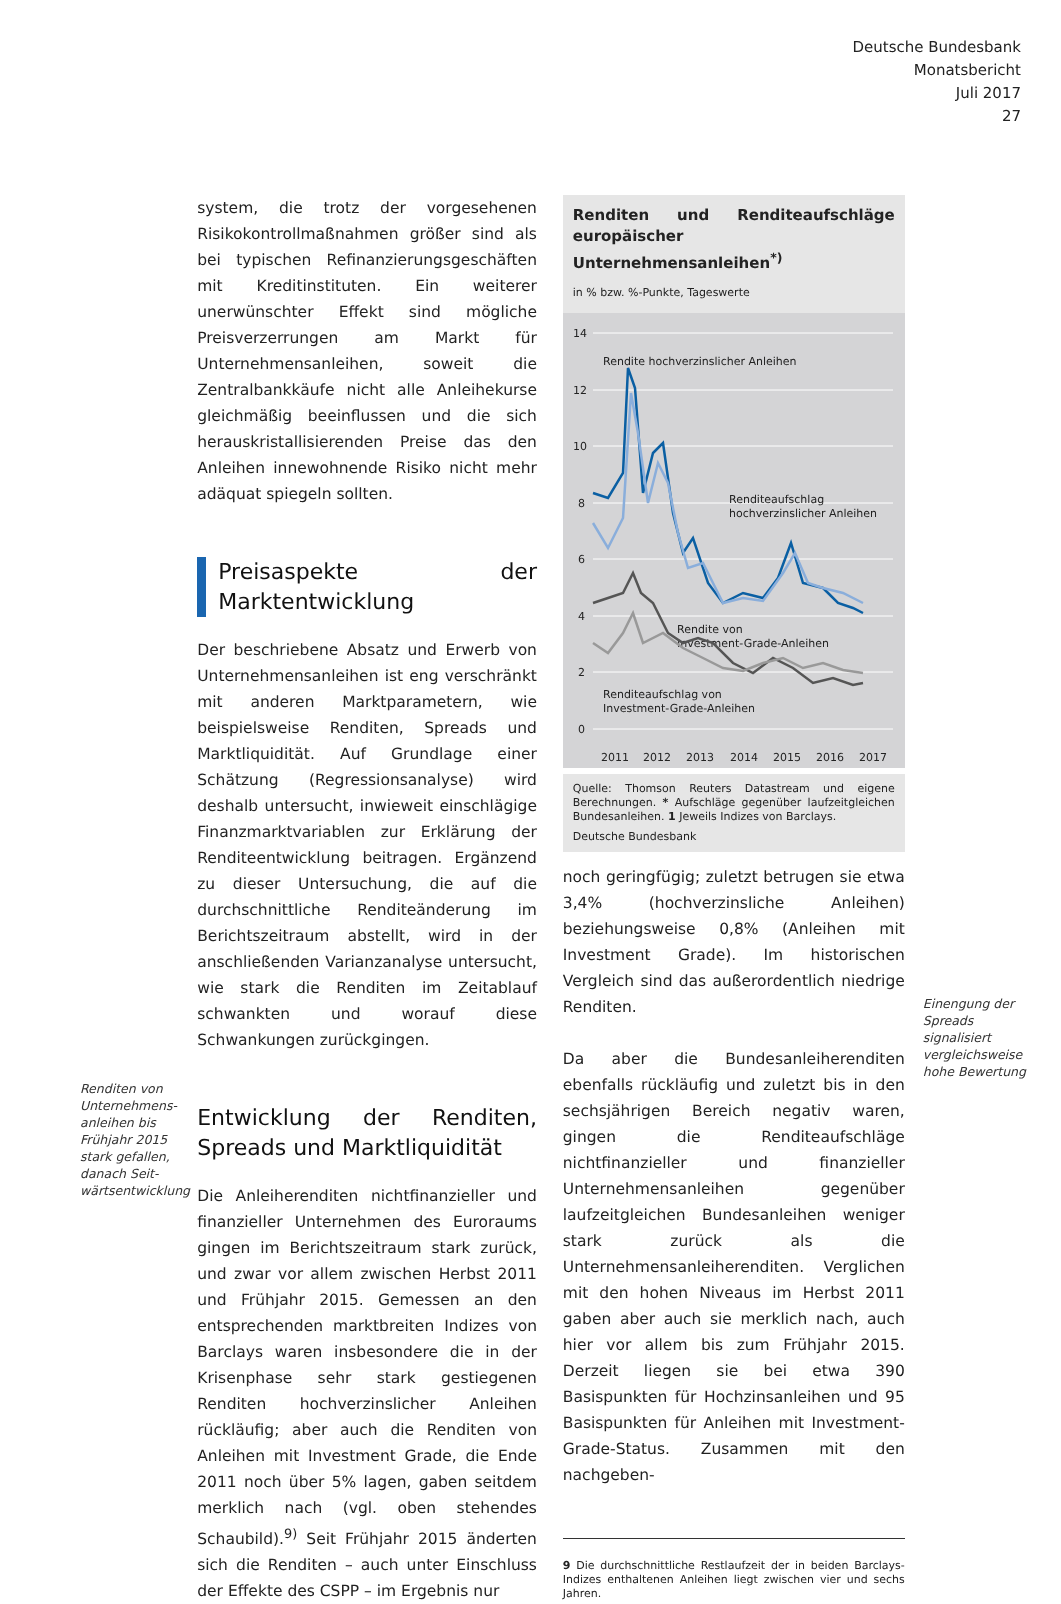Deutsche Bundesbank
Monatsbericht
Juli 2017
27
Renditen von Unternehmens­anleihen bis Frühjahr 2015 stark gefallen, danach Seit­wärtsentwick­lung
system, die trotz der vorgesehenen Risikokontrollmaßnahmen größer sind als bei typischen Refinanzierungsgeschäften mit Kreditinstituten. Ein weiterer unerwünschter Effekt sind mögliche Preisverzerrungen am Markt für Unternehmensanleihen, soweit die Zentralbankkäufe nicht alle Anleihekurse gleichmäßig beeinflussen und die sich herauskristallisierenden Preise das den Anleihen innewohnende Risiko nicht mehr adäquat spiegeln sollten.
Preisaspekte der Marktentwicklung
Der beschriebene Absatz und Erwerb von Unternehmensanleihen ist eng verschränkt mit anderen Marktparametern, wie beispielsweise Renditen, Spreads und Marktliquidität. Auf Grundlage einer Schätzung (Regressionsanalyse) wird deshalb untersucht, inwieweit einschlägige Finanzmarktvariablen zur Erklärung der Renditeentwicklung beitragen. Ergänzend zu dieser Untersuchung, die auf die durchschnittliche Renditeänderung im Berichtszeitraum abstellt, wird in der anschließenden Varianzanalyse untersucht, wie stark die Renditen im Zeitablauf schwankten und worauf diese Schwankungen zurückgingen.
Entwicklung der Renditen, Spreads und Marktliquidität
Die Anleiherenditen nichtfinanzieller und finanzieller Unternehmen des Euroraums gingen im Berichtszeitraum stark zurück, und zwar vor allem zwischen Herbst 2011 und Frühjahr 2015. Gemessen an den entsprechenden marktbreiten Indizes von Barclays waren insbesondere die in der Krisenphase sehr stark gestiegenen Renditen hochverzinslicher Anleihen rückläufig; aber auch die Renditen von Anleihen mit Investment Grade, die Ende 2011 noch über 5% lagen, gaben seitdem merklich nach (vgl. oben stehendes Schaubild).<sup>9)</sup> Seit Frühjahr 2015 änderten sich die Renditen – auch unter Einschluss der Effekte des CSPP – im Ergebnis nur
Renditen und Renditeaufschläge europäischer Unternehmensanleihen<sup>*)</sup>
in % bzw. %-Punkte, Tageswerte
14
12
10
8
6
4
2
0
2011
2012
2013
2014
2015
2016
2017
Rendite hochverzinslicher Anleihen
Renditeaufschlag
hochverzinslicher Anleihen
Rendite von
Investment-Grade-Anleihen
Renditeaufschlag von
Investment-Grade-Anleihen
Quelle: Thomson Reuters Datastream und eigene Berechnungen. * Aufschläge gegenüber laufzeitgleichen Bundesanleihen. 1 Jeweils Indizes von Barclays.
Deutsche Bundesbank
noch geringfügig; zuletzt betrugen sie etwa 3,4% (hochverzinsliche Anleihen) beziehungsweise 0,8% (Anleihen mit Investment Grade). Im historischen Vergleich sind das außerordentlich niedrige Renditen.
Da aber die Bundesanleiherenditen ebenfalls rückläufig und zuletzt bis in den sechsjährigen Bereich negativ waren, gingen die Renditeaufschläge nichtfinanzieller und finanzieller Unternehmensanleihen gegenüber laufzeitgleichen Bundesanleihen weniger stark zurück als die Unternehmensanleiherenditen. Verglichen mit den hohen Niveaus im Herbst 2011 gaben aber auch sie merklich nach, auch hier vor allem bis zum Frühjahr 2015. Derzeit liegen sie bei etwa 390 Basispunkten für Hochzinsanleihen und 95 Basispunkten für Anleihen mit Investment-Grade-Status. Zusammen mit den nachgeben-
9 Die durchschnittliche Restlaufzeit der in beiden Barclays-Indizes enthaltenen Anleihen liegt zwischen vier und sechs Jahren.
Einengung der Spreads signalisiert vergleichsweise hohe Bewertung